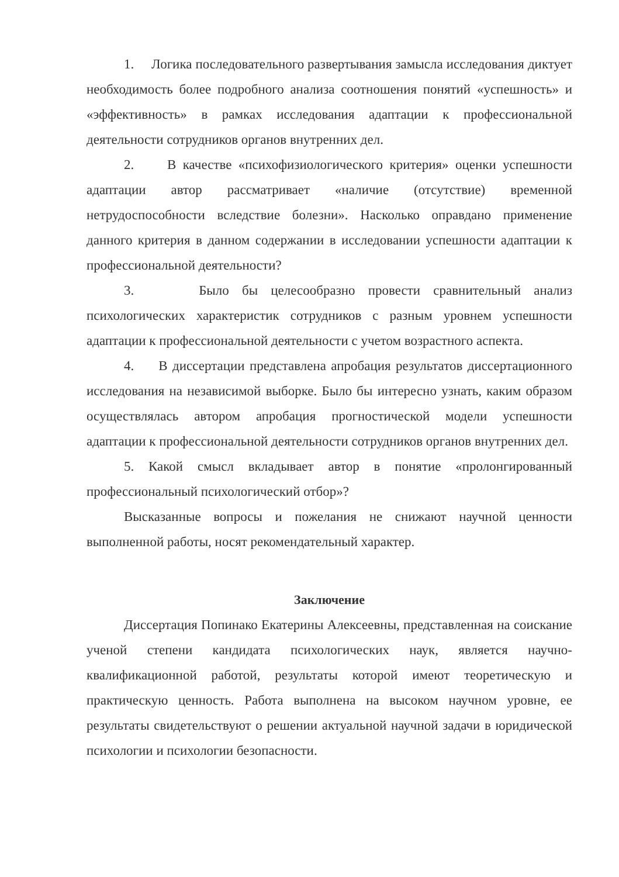1. Логика последовательного развертывания замысла исследования диктует необходимость более подробного анализа соотношения понятий «успешность» и «эффективность» в рамках исследования адаптации к профессиональной деятельности сотрудников органов внутренних дел.
2. В качестве «психофизиологического критерия» оценки успешности адаптации автор рассматривает «наличие (отсутствие) временной нетрудоспособности вследствие болезни». Насколько оправдано применение данного критерия в данном содержании в исследовании успешности адаптации к профессиональной деятельности?
3. Было бы целесообразно провести сравнительный анализ психологических характеристик сотрудников с разным уровнем успешности адаптации к профессиональной деятельности с учетом возрастного аспекта.
4. В диссертации представлена апробация результатов диссертационного исследования на независимой выборке. Было бы интересно узнать, каким образом осуществлялась автором апробация прогностической модели успешности адаптации к профессиональной деятельности сотрудников органов внутренних дел.
5. Какой смысл вкладывает автор в понятие «пролонгированный профессиональный психологический отбор»?
Высказанные вопросы и пожелания не снижают научной ценности выполненной работы, носят рекомендательный характер.
Заключение
Диссертация Попинако Екатерины Алексеевны, представленная на соискание ученой степени кандидата психологических наук, является научно-квалификационной работой, результаты которой имеют теоретическую и практическую ценность. Работа выполнена на высоком научном уровне, ее результаты свидетельствуют о решении актуальной научной задачи в юридической психологии и психологии безопасности.